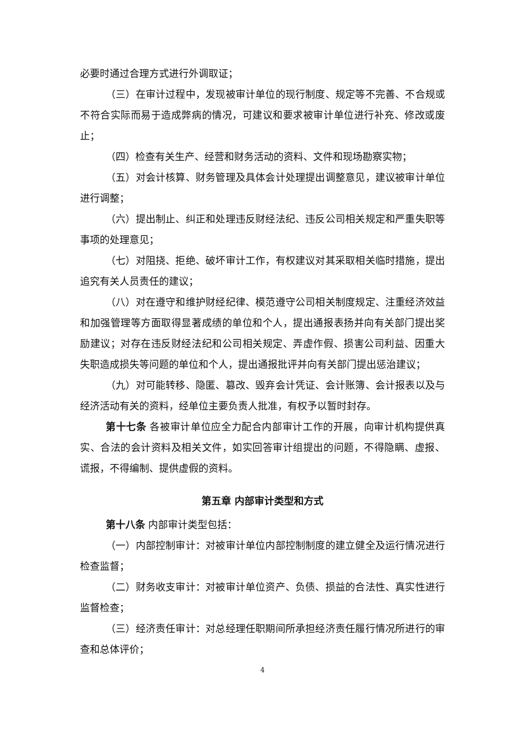必要时通过合理方式进行外调取证；
（三）在审计过程中，发现被审计单位的现行制度、规定等不完善、不合规或不符合实际而易于造成弊病的情况，可建议和要求被审计单位进行补充、修改或废止；
（四）检查有关生产、经营和财务活动的资料、文件和现场勘察实物；
（五）对会计核算、财务管理及具体会计处理提出调整意见，建议被审计单位进行调整；
（六）提出制止、纠正和处理违反财经法纪、违反公司相关规定和严重失职等事项的处理意见；
（七）对阻挠、拒绝、破坏审计工作，有权建议对其采取相关临时措施，提出追究有关人员责任的建议；
（八）对在遵守和维护财经纪律、模范遵守公司相关制度规定、注重经济效益和加强管理等方面取得显著成绩的单位和个人，提出通报表扬并向有关部门提出奖励建议；对存在违反财经法纪和公司相关规定、弄虚作假、损害公司利益、因重大失职造成损失等问题的单位和个人，提出通报批评并向有关部门提出惩治建议；
（九）对可能转移、隐匿、篡改、毁弃会计凭证、会计账簿、会计报表以及与经济活动有关的资料，经单位主要负责人批准，有权予以暂时封存。
第十七条 各被审计单位应全力配合内部审计工作的开展，向审计机构提供真实、合法的会计资料及相关文件，如实回答审计组提出的问题，不得隐瞒、虚报、谎报，不得编制、提供虚假的资料。
第五章 内部审计类型和方式
第十八条 内部审计类型包括：
（一）内部控制审计：对被审计单位内部控制制度的建立健全及运行情况进行检查监督；
（二）财务收支审计：对被审计单位资产、负债、损益的合法性、真实性进行监督检查；
（三）经济责任审计：对总经理任职期间所承担经济责任履行情况所进行的审查和总体评价；
4